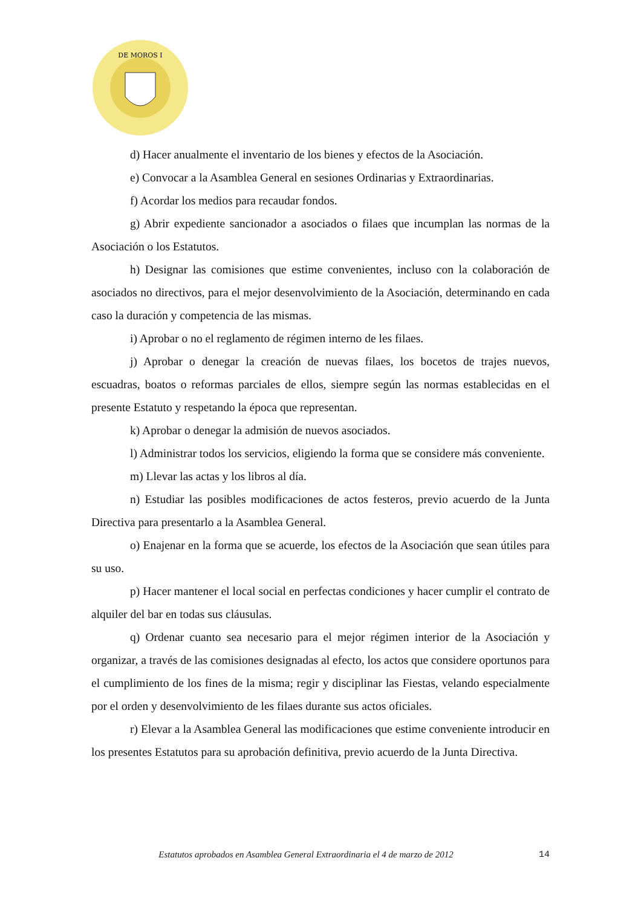DE MOROS I
d) Hacer anualmente el inventario de los bienes y efectos de la Asociación.
e) Convocar a la Asamblea General en sesiones Ordinarias y Extraordinarias.
f) Acordar los medios para recaudar fondos.
g) Abrir expediente sancionador a asociados o filaes que incumplan las normas de la Asociación o los Estatutos.
h) Designar las comisiones que estime convenientes, incluso con la colaboración de asociados no directivos, para el mejor desenvolvimiento de la Asociación, determinando en cada caso la duración y competencia de las mismas.
i) Aprobar o no el reglamento de régimen interno de les filaes.
j) Aprobar o denegar la creación de nuevas filaes, los bocetos de trajes nuevos, escuadras, boatos o reformas parciales de ellos, siempre según las normas establecidas en el presente Estatuto y respetando la época que representan.
k) Aprobar o denegar la admisión de nuevos asociados.
l) Administrar todos los servicios, eligiendo la forma que se considere más conveniente.
m) Llevar las actas y los libros al día.
n) Estudiar las posibles modificaciones de actos festeros, previo acuerdo de la Junta Directiva para presentarlo a la Asamblea General.
o) Enajenar en la forma que se acuerde, los efectos de la Asociación que sean útiles para su uso.
p) Hacer mantener el local social en perfectas condiciones y hacer cumplir el contrato de alquiler del bar en todas sus cláusulas.
q) Ordenar cuanto sea necesario para el mejor régimen interior de la Asociación y organizar, a través de las comisiones designadas al efecto, los actos que considere oportunos para el cumplimiento de los fines de la misma; regir y disciplinar las Fiestas, velando especialmente por el orden y desenvolvimiento de les filaes durante sus actos oficiales.
r) Elevar a la Asamblea General las modificaciones que estime conveniente introducir en los presentes Estatutos para su aprobación definitiva, previo acuerdo de la Junta Directiva.
Estatutos aprobados en Asamblea General Extraordinaria el 4 de marzo de 2012 14